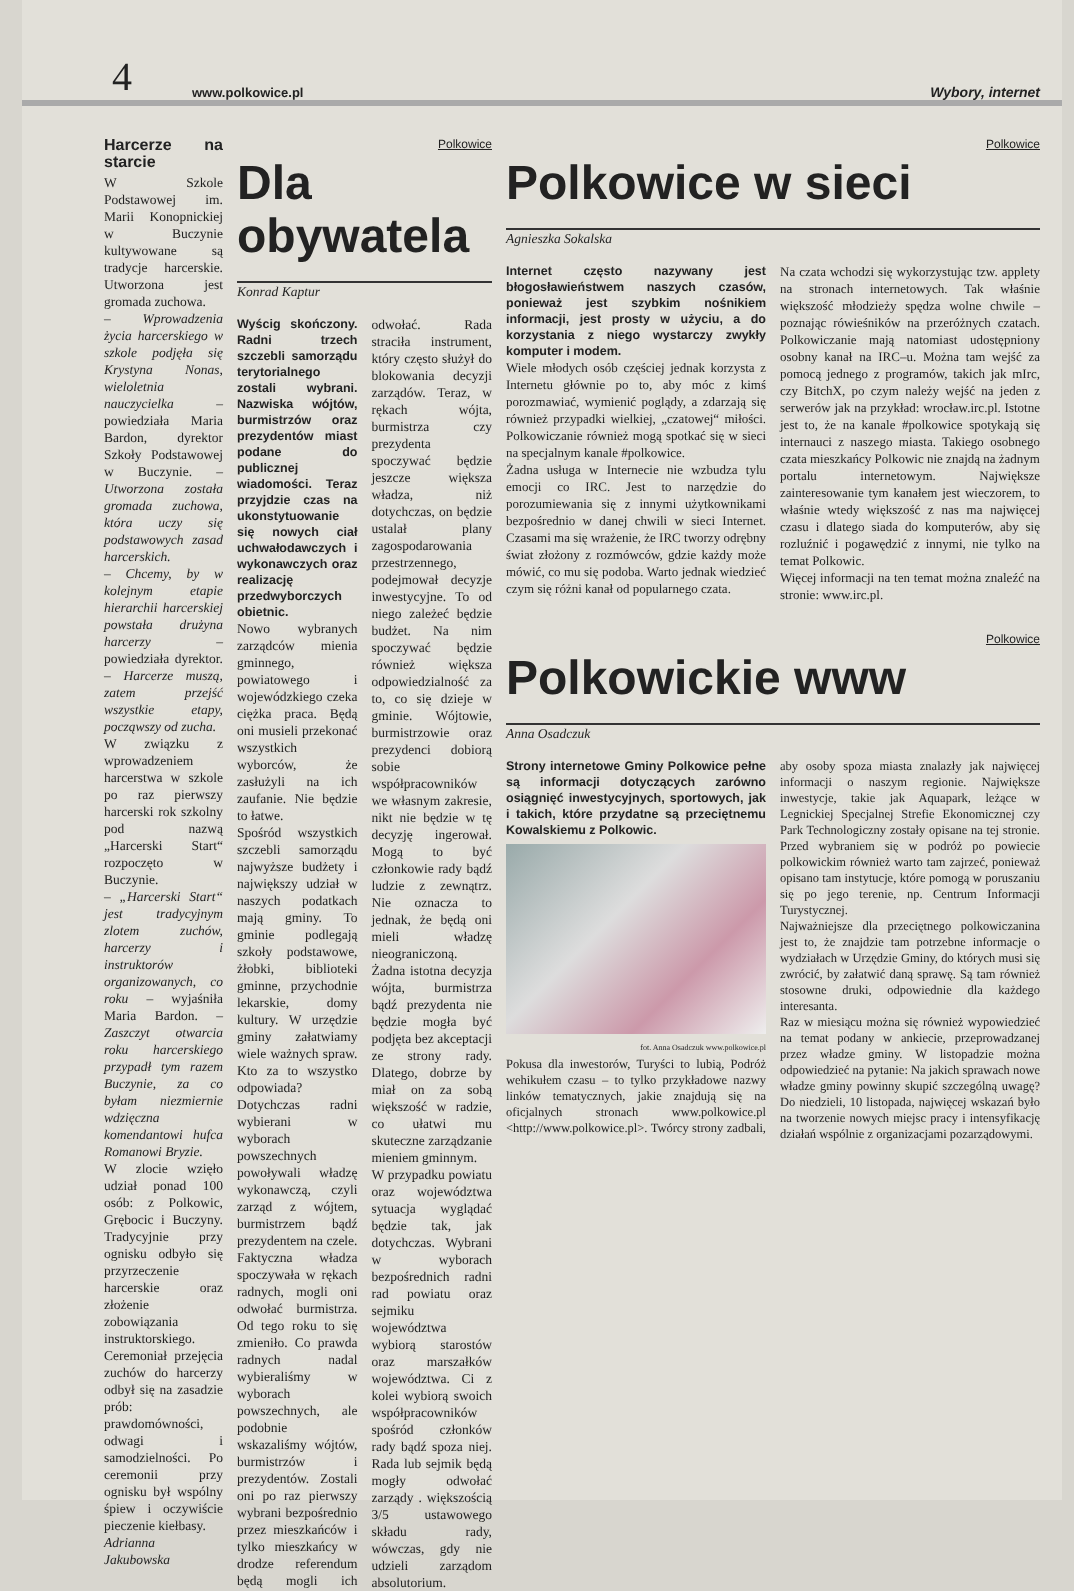4 www.polkowice.pl Wybory, internet
Harcerze na starcie
W Szkole Podstawowej im. Marii Konopnickiej w Buczynie kultywowane są tradycje harcerskie. Utworzona jest gromada zuchowa.
– Wprowadzenia życia harcerskiego w szkole podjęła się Krystyna Nonas, wieloletnia nauczycielka – powiedziała Maria Bardon, dyrektor Szkoły Podstawowej w Buczynie. – Utworzona została gromada zuchowa, która uczy się podstawowych zasad harcerskich.
– Chcemy, by w kolejnym etapie hierarchii harcerskiej powstała drużyna harcerzy – powiedziała dyrektor. – Harcerze muszą, zatem przejść wszystkie etapy, począwszy od zucha.
W związku z wprowadzeniem harcerstwa w szkole po raz pierwszy harcerski rok szkolny pod nazwą „Harcerski Start“ rozpoczęto w Buczynie.
– „Harcerski Start“ jest tradycyjnym zlotem zuchów, harcerzy i instruktorów organizowanych, co roku – wyjaśniła Maria Bardon. – Zaszczyt otwarcia roku harcerskiego przypadł tym razem Buczynie, za co byłam niezmiernie wdzięczna komendantowi hufca Romanowi Bryzie.
W zlocie wzięło udział ponad 100 osób: z Polkowic, Grębocic i Buczyny. Tradycyjnie przy ognisku odbyło się przyrzeczenie harcerskie oraz złożenie zobowiązania instruktorskiego.
Ceremoniał przejęcia zuchów do harcerzy odbył się na zasadzie prób: prawdomówności, odwagi i samodzielności. Po ceremonii przy ognisku był wspólny śpiew i oczywiście pieczenie kiełbasy.
Adrianna Jakubowska
Polkowice
Dla
obywatela
Konrad Kaptur
Wyścig skończony. Radni trzech szczebli samorządu terytorialnego zostali wybrani. Nazwiska wójtów, burmistrzów oraz prezydentów miast podane do publicznej wiadomości. Teraz przyjdzie czas na ukonstytuowanie się nowych ciał uchwałodawczych i wykonawczych oraz realizację przedwyborczych obietnic.
Nowo wybranych zarządców mienia gminnego, powiatowego i wojewódzkiego czeka ciężka praca. Będą oni musieli przekonać wszystkich wyborców, że zasłużyli na ich zaufanie. Nie będzie to łatwe.
Spośród wszystkich szczebli samorządu najwyższe budżety i największy udział w naszych podatkach mają gminy. To gminie podlegają szkoły podstawowe, żłobki, biblioteki gminne, przychodnie lekarskie, domy kultury. W urzędzie gminy załatwiamy wiele ważnych spraw. Kto za to wszystko odpowiada?
Dotychczas radni wybierani w wyborach powszechnych powoływali władzę wykonawczą, czyli zarząd z wójtem, burmistrzem bądź prezydentem na czele. Faktyczna władza spoczywała w rękach radnych, mogli oni odwołać burmistrza. Od tego roku to się zmieniło. Co prawda radnych nadal wybieraliśmy w wyborach powszechnych, ale podobnie wskazaliśmy wójtów, burmistrzów i prezydentów. Zostali oni po raz pierwszy wybrani bezpośrednio przez mieszkańców i tylko mieszkańcy w drodze referendum będą mogli ich odwołać. Rada straciła instrument, który często służył do blokowania decyzji zarządów. Teraz, w rękach wójta, burmistrza czy prezydenta spoczywać będzie jeszcze większa władza, niż dotychczas, on będzie ustalał plany zagospodarowania przestrzennego, podejmował decyzje inwestycyjne. To od niego zależeć będzie budżet. Na nim spoczywać będzie również większa odpowiedzialność za to, co się dzieje w gminie. Wójtowie, burmistrzowie oraz prezydenci dobiorą sobie współpracowników we własnym zakresie, nikt nie będzie w tę decyzję ingerował. Mogą to być członkowie rady bądź ludzie z zewnątrz. Nie oznacza to jednak, że będą oni mieli władzę nieograniczoną. Żadna istotna decyzja wójta, burmistrza bądź prezydenta nie będzie mogła być podjęta bez akceptacji ze strony rady. Dlatego, dobrze by miał on za sobą większość w radzie, co ułatwi mu skuteczne zarządzanie mieniem gminnym.
W przypadku powiatu oraz województwa sytuacja wyglądać będzie tak, jak dotychczas. Wybrani w wyborach bezpośrednich radni rad powiatu oraz sejmiku województwa wybiorą starostów oraz marszałków województwa. Ci z kolei wybiorą swoich współpracowników spośród członków rady bądź spoza niej. Rada lub sejmik będą mogły odwołać zarządy . większością 3/5 ustawowego składu rady, wówczas, gdy nie udzieli zarządom absolutorium.
Polkowice
Polkowice w sieci
Agnieszka Sokalska
Internet często nazywany jest błogosławieństwem naszych czasów, ponieważ jest szybkim nośnikiem informacji, jest prosty w użyciu, a do korzystania z niego wystarczy zwykły komputer i modem.
Wiele młodych osób częściej jednak korzysta z Internetu głównie po to, aby móc z kimś porozmawiać, wymienić poglądy, a zdarzają się również przypadki wielkiej, „czatowej“ miłości. Polkowiczanie również mogą spotkać się w sieci na specjalnym kanale #polkowice.
Żadna usługa w Internecie nie wzbudza tylu emocji co IRC. Jest to narzędzie do porozumiewania się z innymi użytkownikami bezpośrednio w danej chwili w sieci Internet. Czasami ma się wrażenie, że IRC tworzy odrębny świat złożony z rozmówców, gdzie każdy może mówić, co mu się podoba. Warto jednak wiedzieć czym się różni kanał od popularnego czata.
Na czata wchodzi się wykorzystując tzw. applety na stronach internetowych. Tak właśnie większość młodzieży spędza wolne chwile – poznając rówieśników na przeróżnych czatach. Polkowiczanie mają natomiast udostępniony osobny kanał na IRC–u. Można tam wejść za pomocą jednego z programów, takich jak mIrc, czy BitchX, po czym należy wejść na jeden z serwerów jak na przykład: wrocław.irc.pl. Istotne jest to, że na kanale #polkowice spotykają się internauci z naszego miasta. Takiego osobnego czata mieszkańcy Polkowic nie znajdą na żadnym portalu internetowym. Największe zainteresowanie tym kanałem jest wieczorem, to właśnie wtedy większość z nas ma najwięcej czasu i dlatego siada do komputerów, aby się rozluźnić i pogawędzić z innymi, nie tylko na temat Polkowic.
Więcej informacji na ten temat można znaleźć na stronie: www.irc.pl.
Polkowice
Polkowickie www
Anna Osadczuk
Strony internetowe Gminy Polkowice pełne są informacji dotyczących zarówno osiągnięć inwestycyjnych, sportowych, jak i takich, które przydatne są przeciętnemu Kowalskiemu z Polkowic.
fot. Anna Osadczuk www.polkowice.pl
Pokusa dla inwestorów, Turyści to lubią, Podróż wehikułem czasu – to tylko przykładowe nazwy linków tematycznych, jakie znajdują się na oficjalnych stronach www.polkowice.pl <http://www.polkowice.pl>. Twórcy strony zadbali, aby osoby spoza miasta znalazły jak najwięcej informacji o naszym regionie. Największe inwestycje, takie jak Aquapark, leżące w Legnickiej Specjalnej Strefie Ekonomicznej czy Park Technologiczny zostały opisane na tej stronie. Przed wybraniem się w podróż po powiecie polkowickim również warto tam zajrzeć, ponieważ opisano tam instytucje, które pomogą w poruszaniu się po jego terenie, np. Centrum Informacji Turystycznej.
Najważniejsze dla przeciętnego polkowiczanina jest to, że znajdzie tam potrzebne informacje o wydziałach w Urzędzie Gminy, do których musi się zwrócić, by załatwić daną sprawę. Są tam również stosowne druki, odpowiednie dla każdego interesanta.
Raz w miesiącu można się również wypowiedzieć na temat podany w ankiecie, przeprowadzanej przez władze gminy. W listopadzie można odpowiedzieć na pytanie: Na jakich sprawach nowe władze gminy powinny skupić szczególną uwagę? Do niedzieli, 10 listopada, najwięcej wskazań było na tworzenie nowych miejsc pracy i intensyfikację działań wspólnie z organizacjami pozarządowymi.